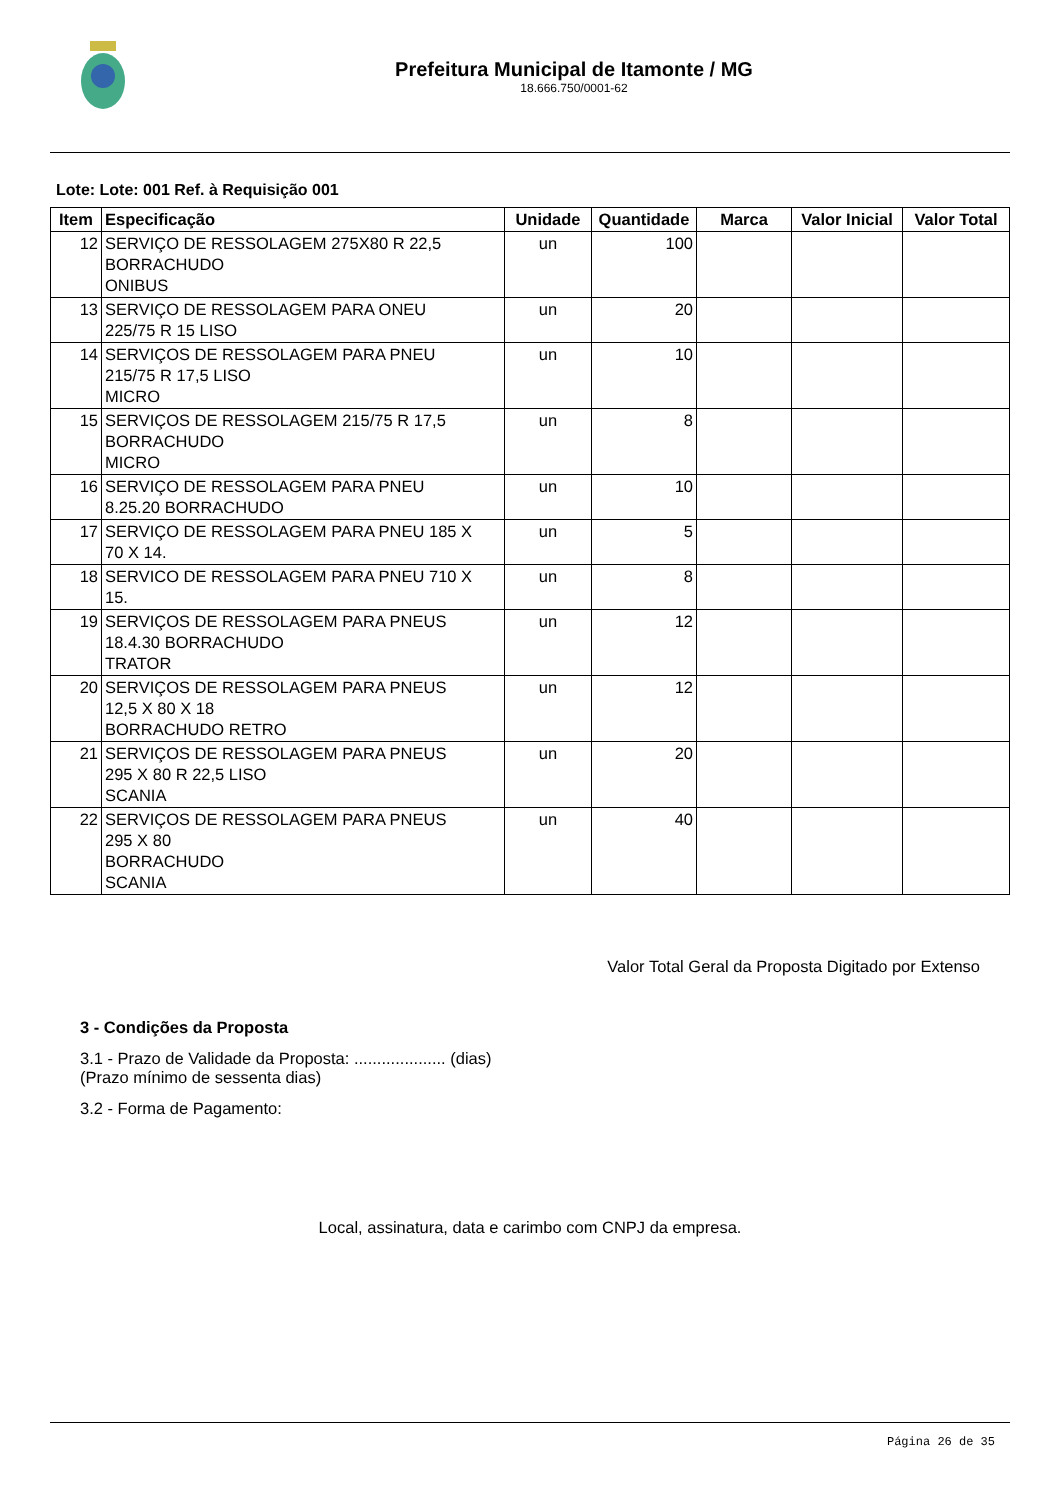Prefeitura Municipal de Itamonte / MG
18.666.750/0001-62
Lote: Lote: 001 Ref. à Requisição 001
| Item | Especificação | Unidade | Quantidade | Marca | Valor Inicial | Valor Total |
| --- | --- | --- | --- | --- | --- | --- |
| 12 | SERVIÇO DE RESSOLAGEM 275X80 R 22,5 BORRACHUDO ONIBUS | un | 100 | | | |
| 13 | SERVIÇO DE RESSOLAGEM PARA ONEU 225/75 R 15 LISO | un | 20 | | | |
| 14 | SERVIÇOS DE RESSOLAGEM PARA PNEU 215/75 R 17,5 LISO MICRO | un | 10 | | | |
| 15 | SERVIÇOS DE RESSOLAGEM 215/75 R 17,5 BORRACHUDO MICRO | un | 8 | | | |
| 16 | SERVIÇO DE RESSOLAGEM PARA PNEU 8.25.20 BORRACHUDO | un | 10 | | | |
| 17 | SERVIÇO DE RESSOLAGEM PARA PNEU 185 X 70 X 14. | un | 5 | | | |
| 18 | SERVICO DE RESSOLAGEM PARA PNEU 710 X 15. | un | 8 | | | |
| 19 | SERVIÇOS DE RESSOLAGEM PARA PNEUS 18.4.30 BORRACHUDO TRATOR | un | 12 | | | |
| 20 | SERVIÇOS DE RESSOLAGEM PARA PNEUS 12,5 X 80 X 18 BORRACHUDO RETRO | un | 12 | | | |
| 21 | SERVIÇOS DE RESSOLAGEM PARA PNEUS 295 X 80 R 22,5 LISO SCANIA | un | 20 | | | |
| 22 | SERVIÇOS DE RESSOLAGEM PARA PNEUS 295 X 80 BORRACHUDO SCANIA | un | 40 | | | |
Valor Total Geral da Proposta Digitado por Extenso
3 - Condições da Proposta
3.1 - Prazo de Validade da Proposta: .................... (dias)
(Prazo mínimo de sessenta dias)
3.2 - Forma de Pagamento:
Local, assinatura, data e carimbo com CNPJ da empresa.
Página 26 de 35